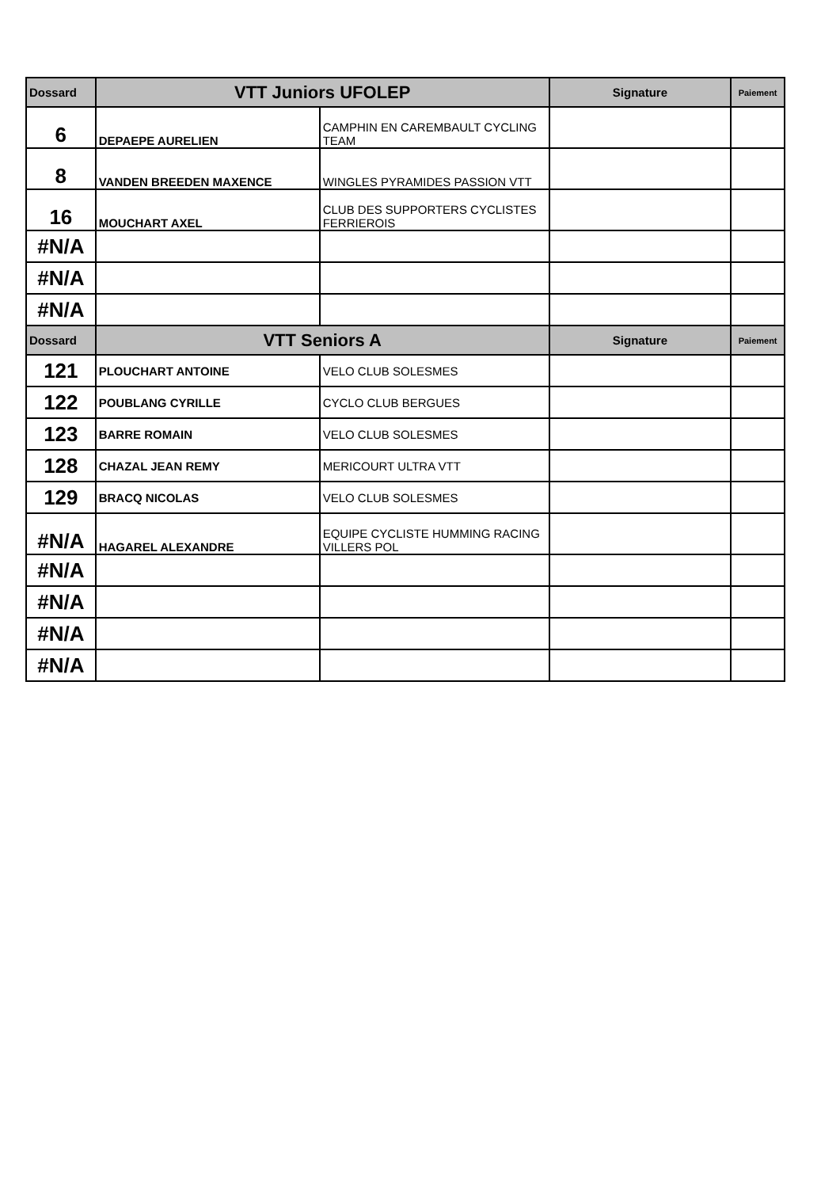| Dossard | VTT Juniors UFOLEP | | Signature | Paiement |
| --- | --- | --- | --- | --- |
| 6 | DEPAEPE AURELIEN | CAMPHIN EN CAREMBAULT CYCLING TEAM | | |
| 8 | VANDEN BREEDEN MAXENCE | WINGLES PYRAMIDES PASSION VTT | | |
| 16 | MOUCHART AXEL | CLUB DES SUPPORTERS CYCLISTES FERRIEROIS | | |
| #N/A | | | | |
| #N/A | | | | |
| #N/A | | | | |
| Dossard | VTT Seniors A | | Signature | Paiement |
| 121 | PLOUCHART ANTOINE | VELO CLUB SOLESMES | | |
| 122 | POUBLANG CYRILLE | CYCLO CLUB BERGUES | | |
| 123 | BARRE ROMAIN | VELO CLUB SOLESMES | | |
| 128 | CHAZAL JEAN REMY | MERICOURT ULTRA VTT | | |
| 129 | BRACQ NICOLAS | VELO CLUB SOLESMES | | |
| #N/A | HAGAREL ALEXANDRE | EQUIPE CYCLISTE HUMMING RACING VILLERS POL | | |
| #N/A | | | | |
| #N/A | | | | |
| #N/A | | | | |
| #N/A | | | | |